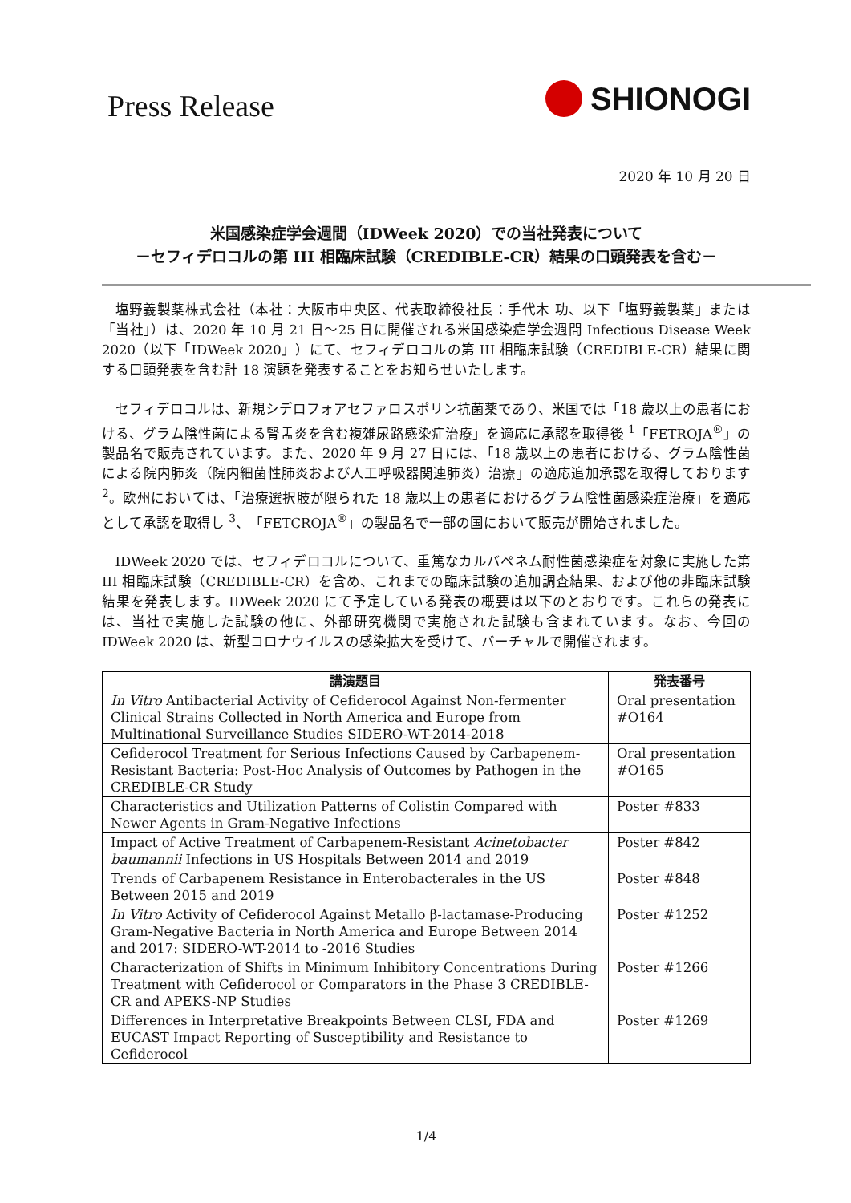Press Release
SHIONOGI
2020 年 10 月 20 日
米国感染症学会週間（IDWeek 2020）での当社発表について
－セフィデロコルの第 III 相臨床試験（CREDIBLE-CR）結果の口頭発表を含む－
塩野義製薬株式会社（本社：大阪市中央区、代表取締役社長：手代木 功、以下「塩野義製薬」または「当社」）は、2020 年 10 月 21 日～25 日に開催される米国感染症学会週間 Infectious Disease Week 2020（以下「IDWeek 2020」）にて、セフィデロコルの第 III 相臨床試験（CREDIBLE-CR）結果に関する口頭発表を含む計 18 演題を発表することをお知らせいたします。
セフィデロコルは、新規シデロフォアセファロスポリン抗菌薬であり、米国では「18 歳以上の患者における、グラム陰性菌による腎盂炎を含む複雑尿路感染症治療」を適応に承認を取得後 <sup>1</sup>「FETROJA<sup>®</sup>」の製品名で販売されています。また、2020 年 9 月 27 日には、「18 歳以上の患者における、グラム陰性菌による院内肺炎（院内細菌性肺炎および人工呼吸器関連肺炎）治療」の適応追加承認を取得しております <sup>2</sup>。欧州においては、「治療選択肢が限られた 18 歳以上の患者におけるグラム陰性菌感染症治療」を適応として承認を取得し <sup>3</sup>、「FETCROJA<sup>®</sup>」の製品名で一部の国において販売が開始されました。
IDWeek 2020 では、セフィデロコルについて、重篤なカルバペネム耐性菌感染症を対象に実施した第 III 相臨床試験（CREDIBLE-CR）を含め、これまでの臨床試験の追加調査結果、および他の非臨床試験結果を発表します。IDWeek 2020 にて予定している発表の概要は以下のとおりです。これらの発表には、当社で実施した試験の他に、外部研究機関で実施された試験も含まれています。なお、今回の IDWeek 2020 は、新型コロナウイルスの感染拡大を受けて、バーチャルで開催されます。
| 講演題目 | 発表番号 |
| --- | --- |
| In Vitro Antibacterial Activity of Cefiderocol Against Non-fermenter Clinical Strains Collected in North America and Europe from Multinational Surveillance Studies SIDERO-WT-2014-2018 | Oral presentation #O164 |
| Cefiderocol Treatment for Serious Infections Caused by Carbapenem-Resistant Bacteria: Post-Hoc Analysis of Outcomes by Pathogen in the CREDIBLE-CR Study | Oral presentation #O165 |
| Characteristics and Utilization Patterns of Colistin Compared with Newer Agents in Gram-Negative Infections | Poster #833 |
| Impact of Active Treatment of Carbapenem-Resistant Acinetobacter baumannii Infections in US Hospitals Between 2014 and 2019 | Poster #842 |
| Trends of Carbapenem Resistance in Enterobacterales in the US Between 2015 and 2019 | Poster #848 |
| In Vitro Activity of Cefiderocol Against Metallo β-lactamase-Producing Gram-Negative Bacteria in North America and Europe Between 2014 and 2017: SIDERO-WT-2014 to -2016 Studies | Poster #1252 |
| Characterization of Shifts in Minimum Inhibitory Concentrations During Treatment with Cefiderocol or Comparators in the Phase 3 CREDIBLE-CR and APEKS-NP Studies | Poster #1266 |
| Differences in Interpretative Breakpoints Between CLSI, FDA and EUCAST Impact Reporting of Susceptibility and Resistance to Cefiderocol | Poster #1269 |
1/4